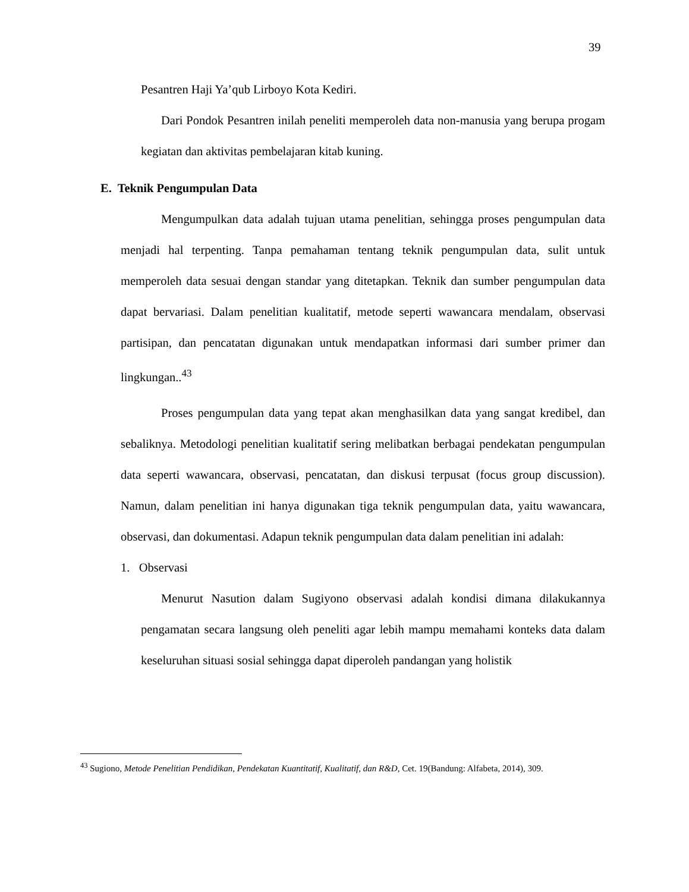39
Pesantren Haji Ya’qub Lirboyo Kota Kediri.
Dari Pondok Pesantren inilah peneliti memperoleh data non-manusia yang berupa progam kegiatan dan aktivitas pembelajaran kitab kuning.
E. Teknik Pengumpulan Data
Mengumpulkan data adalah tujuan utama penelitian, sehingga proses pengumpulan data menjadi hal terpenting. Tanpa pemahaman tentang teknik pengumpulan data, sulit untuk memperoleh data sesuai dengan standar yang ditetapkan. Teknik dan sumber pengumpulan data dapat bervariasi. Dalam penelitian kualitatif, metode seperti wawancara mendalam, observasi partisipan, dan pencatatan digunakan untuk mendapatkan informasi dari sumber primer dan lingkungan..<sup>43</sup>
Proses pengumpulan data yang tepat akan menghasilkan data yang sangat kredibel, dan sebaliknya. Metodologi penelitian kualitatif sering melibatkan berbagai pendekatan pengumpulan data seperti wawancara, observasi, pencatatan, dan diskusi terpusat (focus group discussion). Namun, dalam penelitian ini hanya digunakan tiga teknik pengumpulan data, yaitu wawancara, observasi, dan dokumentasi. Adapun teknik pengumpulan data dalam penelitian ini adalah:
1. Observasi
Menurut Nasution dalam Sugiyono observasi adalah kondisi dimana dilakukannya pengamatan secara langsung oleh peneliti agar lebih mampu memahami konteks data dalam keseluruhan situasi sosial sehingga dapat diperoleh pandangan yang holistik
<sup>43</sup> Sugiono, Metode Penelitian Pendidikan, Pendekatan Kuantitatif, Kualitatif, dan R&D, Cet. 19(Bandung: Alfabeta, 2014), 309.